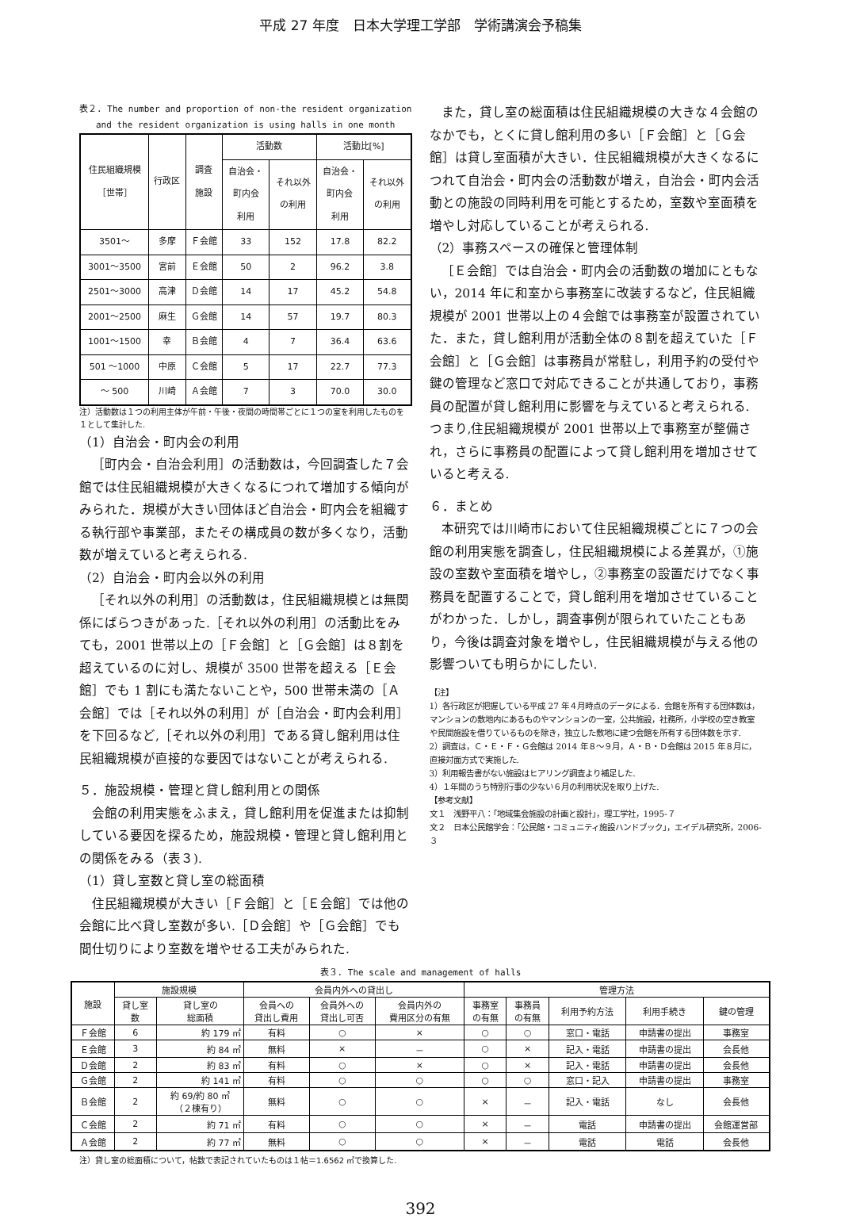平成 27 年度　日本大学理工学部　学術講演会予稿集
表２. The number and proportion of non-the resident organization and the resident organization is using halls in one month
| 住民組織規模 ［世帯］ | 行政区 | 調査 施設 | 活動数 | | 活動比[%] | |
| --- | --- | --- | --- | --- | --- | --- |
| | | | 自治会・ 町内会 利用 | それ以外 の利用 | 自治会・ 町内会 利用 | それ以外 の利用 |
| 3501～ | 多摩 | Ｆ会館 | 33 | 152 | 17.8 | 82.2 |
| 3001～3500 | 宮前 | Ｅ会館 | 50 | 2 | 96.2 | 3.8 |
| 2501～3000 | 高津 | Ｄ会館 | 14 | 17 | 45.2 | 54.8 |
| 2001～2500 | 麻生 | Ｇ会館 | 14 | 57 | 19.7 | 80.3 |
| 1001～1500 | 幸 | Ｂ会館 | 4 | 7 | 36.4 | 63.6 |
| 501 ～1000 | 中原 | Ｃ会館 | 5 | 17 | 22.7 | 77.3 |
| ～ 500 | 川崎 | Ａ会館 | 7 | 3 | 70.0 | 30.0 |
注）活動数は１つの利用主体が午前・午後・夜間の時間帯ごとに１つの室を利用したものを１として集計した.
（1）自治会・町内会の利用
［町内会・自治会利用］の活動数は，今回調査した７会館では住民組織規模が大きくなるにつれて増加する傾向がみられた．規模が大きい団体ほど自治会・町内会を組織する執行部や事業部，またその構成員の数が多くなり，活動数が増えていると考えられる.
（2）自治会・町内会以外の利用
［それ以外の利用］の活動数は，住民組織規模とは無関係にばらつきがあった.［それ以外の利用］の活動比をみても，2001 世帯以上の［Ｆ会館］と［Ｇ会館］は８割を超えているのに対し、規模が 3500 世帯を超える［Ｅ会館］でも 1 割にも満たないことや，500 世帯未満の［Ａ会館］では［それ以外の利用］が［自治会・町内会利用］を下回るなど,［それ以外の利用］である貸し館利用は住民組織規模が直接的な要因ではないことが考えられる.
５．施設規模・管理と貸し館利用との関係
会館の利用実態をふまえ，貸し館利用を促進または抑制している要因を探るため，施設規模・管理と貸し館利用との関係をみる（表３).
（1）貸し室数と貸し室の総面積
住民組織規模が大きい［Ｆ会館］と［Ｅ会館］では他の会館に比べ貸し室数が多い.［Ｄ会館］や［Ｇ会館］でも間仕切りにより室数を増やせる工夫がみられた.
また，貸し室の総面積は住民組織規模の大きな４会館のなかでも，とくに貸し館利用の多い［Ｆ会館］と［Ｇ会館］は貸し室面積が大きい．住民組織規模が大きくなるにつれて自治会・町内会の活動数が増え，自治会・町内会活動との施設の同時利用を可能とするため，室数や室面積を増やし対応していることが考えられる.
（2）事務スペースの確保と管理体制
［Ｅ会館］では自治会・町内会の活動数の増加にともない，2014 年に和室から事務室に改装するなど，住民組織規模が 2001 世帯以上の４会館では事務室が設置されていた．また，貸し館利用が活動全体の８割を超えていた［Ｆ会館］と［Ｇ会館］は事務員が常駐し，利用予約の受付や鍵の管理など窓口で対応できることが共通しており，事務員の配置が貸し館利用に影響を与えていると考えられる.つまり,住民組織規模が 2001 世帯以上で事務室が整備され，さらに事務員の配置によって貸し館利用を増加させていると考える.
６．まとめ
本研究では川崎市において住民組織規模ごとに７つの会館の利用実態を調査し，住民組織規模による差異が，①施設の室数や室面積を増やし，②事務室の設置だけでなく事務員を配置することで，貸し館利用を増加させていることがわかった．しかし，調査事例が限られていたこともあり，今後は調査対象を増やし，住民組織規模が与える他の影響ついても明らかにしたい.
【注】
1）各行政区が把握している平成 27 年４月時点のデータによる．会館を所有する団体数は，マンションの敷地内にあるものやマンションの一室，公共施設，社務所，小学校の空き教室や民間施設を借りているものを除き，独立した敷地に建つ会館を所有する団体数を示す.
2）調査は，Ｃ・Ｅ・Ｆ・Ｇ会館は 2014 年８～９月，Ａ・Ｂ・Ｄ会館は 2015 年８月に，直接対面方式で実施した.
3）利用報告書がない施設はヒアリング調査より補足した.
4）１年間のうち特別行事の少ない６月の利用状況を取り上げた.
【参考文献】
文１　浅野平八：「地域集会施設の計画と設計」，理工学社，1995-７
文２　日本公民館学会：「公民館・コミュニティ施設ハンドブック」，エイデル研究所，2006-３
表３. The scale and management of halls
| 施設 | 施設規模 | | 会員内外への貸出し | | | 管理方法 | | | | |
| --- | --- | --- | --- | --- | --- | --- | --- | --- | --- | --- |
| | 貸し室 数 | 貸し室の 総面積 | 会員への 貸出し費用 | 会員外への 貸出し可否 | 会員内外の 費用区分の有無 | 事務室 の有無 | 事務員 の有無 | 利用予約方法 | 利用手続き | 鍵の管理 |
| Ｆ会館 | 6 | 約 179 ㎡ | 有料 | ○ | × | ○ | ○ | 窓口・電話 | 申請書の提出 | 事務室 |
| Ｅ会館 | 3 | 約 84 ㎡ | 無料 | × | － | ○ | × | 記入・電話 | 申請書の提出 | 会長他 |
| Ｄ会館 | 2 | 約 83 ㎡ | 有料 | ○ | × | ○ | × | 記入・電話 | 申請書の提出 | 会長他 |
| Ｇ会館 | 2 | 約 141 ㎡ | 有料 | ○ | ○ | ○ | ○ | 窓口・記入 | 申請書の提出 | 事務室 |
| Ｂ会館 | 2 | 約 69/約 80 ㎡ （２棟有り） | 無料 | ○ | ○ | × | － | 記入・電話 | なし | 会長他 |
| Ｃ会館 | 2 | 約 71 ㎡ | 有料 | ○ | ○ | × | － | 電話 | 申請書の提出 | 会館運営部 |
| Ａ会館 | 2 | 約 77 ㎡ | 無料 | ○ | ○ | × | － | 電話 | 電話 | 会長他 |
注）貸し室の総面積について，帖数で表記されていたものは１帖＝1.6562 ㎡で換算した.
392